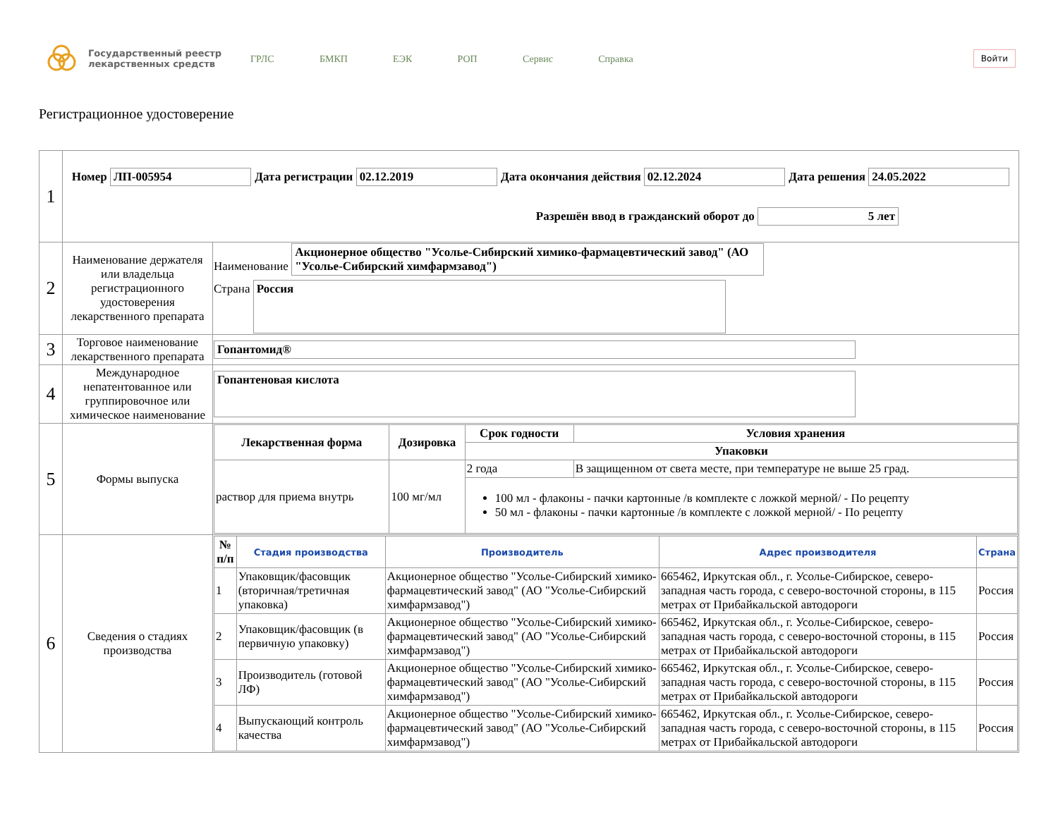Государственный реестр лекарственных средств
ГРЛС БМКП ЕЭК РОП Сервис Справка
Войти
Регистрационное удостоверение
| 1 | Номер ЛП-005954 Дата регистрации 02.12.2019 Дата окончания действия 02.12.2024 Дата решения 24.05.2022 Разрешён ввод в гражданский оборот до 5 лет | |
| 2 | Наименование держателя или владельца регистрационного удостоверения лекарственного препарата | Наименование Акционерное общество "Усолье-Сибирский химико-фармацевтический завод" (АО "Усолье-Сибирский химфармзавод") Страна Россия |
| 3 | Торговое наименование лекарственного препарата | Гопантомид® |
| 4 | Международное непатентованное или группировочное или химическое наименование | Гопантеновая кислота |
| 5 | Формы выпуска | / Лекарственная форма / Дозировка / Срок годности / Условия хранения / / --- / --- / --- / --- / / / / Упаковки / / / раствор для приема внутрь / 100 мг/мл / 2 года / В защищенном от света месте, при температуре не выше 25 град. / / / / 100 мл - флаконы - пачки картонные /в комплекте с ложкой мерной/ - По рецепту 50 мл - флаконы - пачки картонные /в комплекте с ложкой мерной/ - По рецепту / / |
| 6 | Сведения о стадиях производства | / № п/п / Стадия производства / Производитель / Адрес производителя / Страна / / --- / --- / --- / --- / --- / / 1 / Упаковщик/фасовщик (вторичная/третичная упаковка) / Акционерное общество "Усолье-Сибирский химико-фармацевтический завод" (АО "Усолье-Сибирский химфармзавод") / 665462, Иркутская обл., г. Усолье-Сибирское, северо-западная часть города, с северо-восточной стороны, в 115 метрах от Прибайкальской автодороги / Россия / / 2 / Упаковщик/фасовщик (в первичную упаковку) / Акционерное общество "Усолье-Сибирский химико-фармацевтический завод" (АО "Усолье-Сибирский химфармзавод") / 665462, Иркутская обл., г. Усолье-Сибирское, северо-западная часть города, с северо-восточной стороны, в 115 метрах от Прибайкальской автодороги / Россия / / 3 / Производитель (готовой ЛФ) / Акционерное общество "Усолье-Сибирский химико-фармацевтический завод" (АО "Усолье-Сибирский химфармзавод") / 665462, Иркутская обл., г. Усолье-Сибирское, северо-западная часть города, с северо-восточной стороны, в 115 метрах от Прибайкальской автодороги / Россия / / 4 / Выпускающий контроль качества / Акционерное общество "Усолье-Сибирский химико-фармацевтический завод" (АО "Усолье-Сибирский химфармзавод") / 665462, Иркутская обл., г. Усолье-Сибирское, северо-западная часть города, с северо-восточной стороны, в 115 метрах от Прибайкальской автодороги / Россия / |